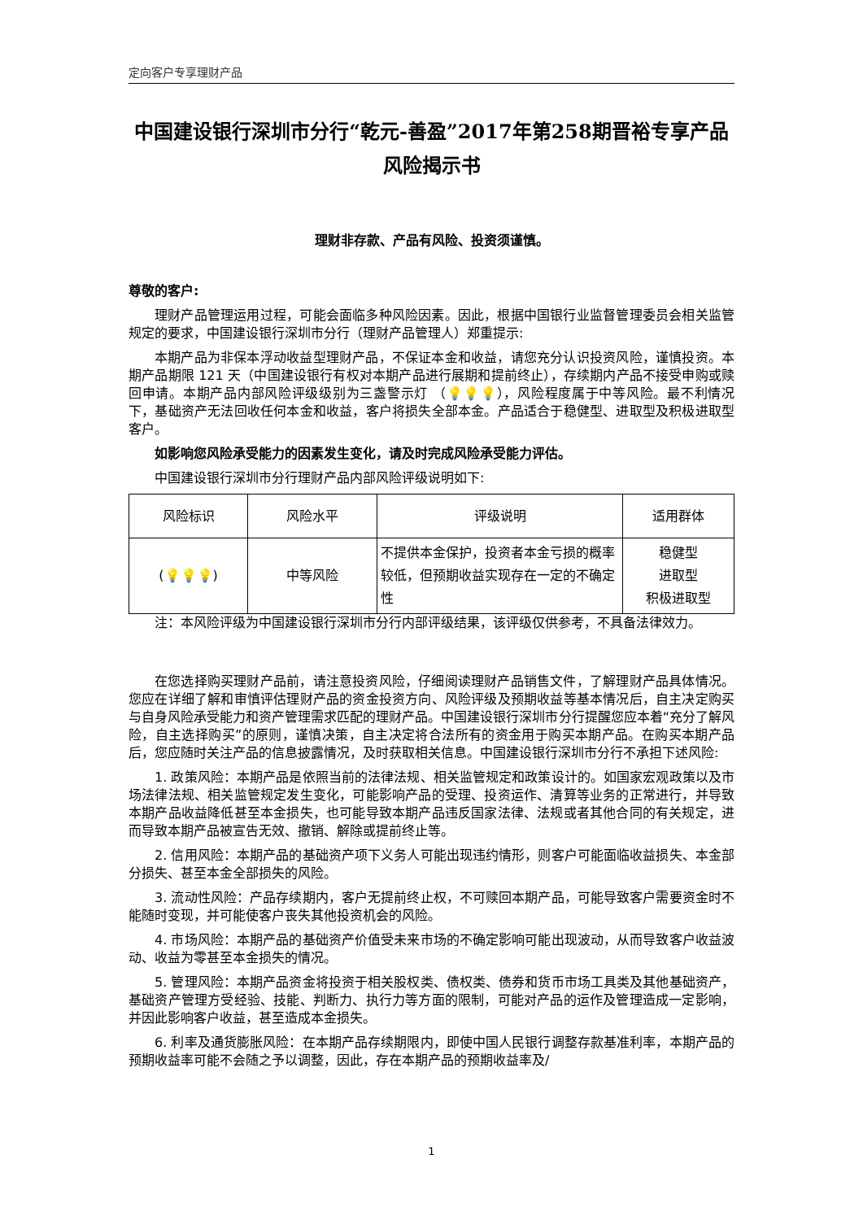定向客户专享理财产品
中国建设银行深圳市分行“乾元-善盈”2017年第258期晋裕专享产品风险揭示书
理财非存款、产品有风险、投资须谨慎。
尊敬的客户:
理财产品管理运用过程，可能会面临多种风险因素。因此，根据中国银行业监督管理委员会相关监管规定的要求，中国建设银行深圳市分行（理财产品管理人）郑重提示:
本期产品为非保本浮动收益型理财产品，不保证本金和收益，请您充分认识投资风险，谨慎投资。本期产品期限 121 天（中国建设银行有权对本期产品进行展期和提前终止），存续期内产品不接受申购或赎回申请。本期产品内部风险评级级别为三盏警示灯 （💡💡💡），风险程度属于中等风险。最不利情况下，基础资产无法回收任何本金和收益，客户将损失全部本金。产品适合于稳健型、进取型及积极进取型客户。
如影响您风险承受能力的因素发生变化，请及时完成风险承受能力评估。
中国建设银行深圳市分行理财产品内部风险评级说明如下:
| 风险标识 | 风险水平 | 评级说明 | 适用群体 |
| --- | --- | --- | --- |
| ( 💡💡💡 ) | 中等风险 | 不提供本金保护，投资者本金亏损的概率较低，但预期收益实现存在一定的不确定性 | 稳健型 进取型 积极进取型 |
注：本风险评级为中国建设银行深圳市分行内部评级结果，该评级仅供参考，不具备法律效力。
在您选择购买理财产品前，请注意投资风险，仔细阅读理财产品销售文件，了解理财产品具体情况。您应在详细了解和审慎评估理财产品的资金投资方向、风险评级及预期收益等基本情况后，自主决定购买与自身风险承受能力和资产管理需求匹配的理财产品。中国建设银行深圳市分行提醒您应本着“充分了解风险，自主选择购买”的原则，谨慎决策，自主决定将合法所有的资金用于购买本期产品。在购买本期产品后，您应随时关注产品的信息披露情况，及时获取相关信息。中国建设银行深圳市分行不承担下述风险:
1. 政策风险：本期产品是依照当前的法律法规、相关监管规定和政策设计的。如国家宏观政策以及市场法律法规、相关监管规定发生变化，可能影响产品的受理、投资运作、清算等业务的正常进行，并导致本期产品收益降低甚至本金损失，也可能导致本期产品违反国家法律、法规或者其他合同的有关规定，进而导致本期产品被宣告无效、撤销、解除或提前终止等。
2. 信用风险：本期产品的基础资产项下义务人可能出现违约情形，则客户可能面临收益损失、本金部分损失、甚至本金全部损失的风险。
3. 流动性风险：产品存续期内，客户无提前终止权，不可赎回本期产品，可能导致客户需要资金时不能随时变现，并可能使客户丧失其他投资机会的风险。
4. 市场风险：本期产品的基础资产价值受未来市场的不确定影响可能出现波动，从而导致客户收益波动、收益为零甚至本金损失的情况。
5. 管理风险：本期产品资金将投资于相关股权类、债权类、债券和货币市场工具类及其他基础资产，基础资产管理方受经验、技能、判断力、执行力等方面的限制，可能对产品的运作及管理造成一定影响，并因此影响客户收益，甚至造成本金损失。
6. 利率及通货膨胀风险：在本期产品存续期限内，即使中国人民银行调整存款基准利率，本期产品的预期收益率可能不会随之予以调整，因此，存在本期产品的预期收益率及/
1